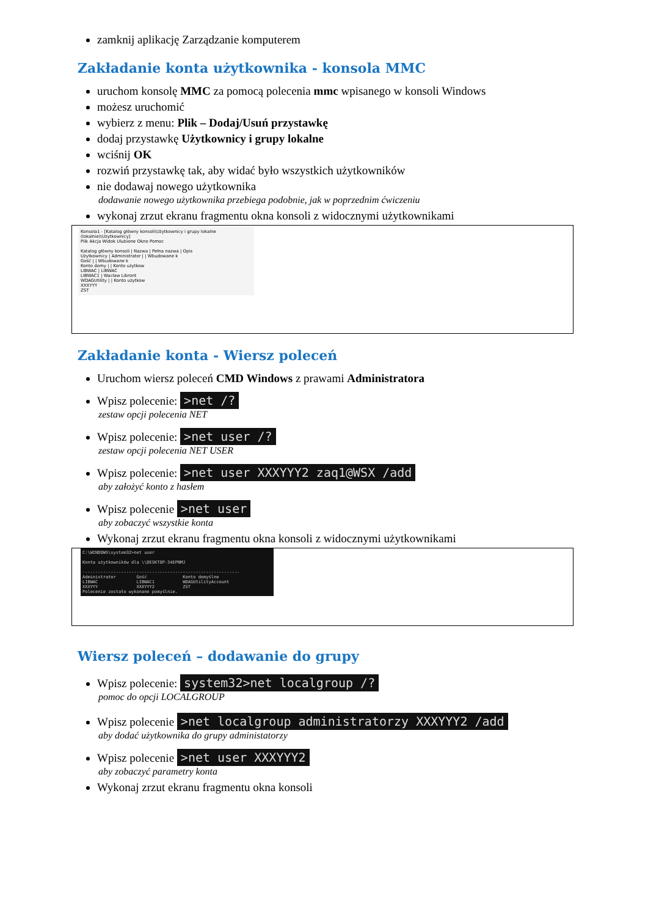zamknij aplikację Zarządzanie komputerem
Zakładanie konta użytkownika - konsola MMC
uruchom konsolę MMC za pomocą polecenia mmc wpisanego w konsoli Windows
możesz uruchomić
wybierz z menu: Plik – Dodaj/Usuń przystawkę
dodaj przystawkę Użytkownicy i grupy lokalne
wciśnij OK
rozwiń przystawkę tak, aby widać było wszystkich użytkowników
nie dodawaj nowego użytkownika
dodawanie nowego użytkownika przebiega podobnie, jak w poprzednim ćwiczeniu
wykonaj zrzut ekranu fragmentu okna konsoli z widocznymi użytkownikami
Konsola1 - [Katalog główny konsoli\Użytkownicy i grupy lokalne (lokalnie)\Użytkownicy]
Plik Akcja Widok Ulubione Okno Pomoc
Katalog główny konsoli | Nazwa | Pełna nazwa | Opis
Użytkownicy | Administrator | | Wbudowane k
Gość | | Wbudowane k
Konto domy | | Konto użytkow
LIBWAC | LIBWAC
LIBWAC1 | Wacław Libront
WDAGUtility | | Konto użytkow
XXXYYY
ZST
Zakładanie konta - Wiersz poleceń
Uruchom wiersz poleceń CMD Windows z prawami Administratora
Wpisz polecenie: >net /?
zestaw opcji polecenia NET
Wpisz polecenie: >net user /?
zestaw opcji polecenia NET USER
Wpisz polecenie: >net user XXXYYY2 zaq1@WSX /add
aby założyć konto z hasłem
Wpisz polecenie >net user
aby zobaczyć wszystkie konta
Wykonaj zrzut ekranu fragmentu okna konsoli z widocznymi użytkownikami
C:\WINDOWS\system32>net user Konta użytkowników dla \\DESKTOP-34EPNMJ ------------------------------------------------------------- Administrator Gość Konto domyślne LIBWAC LIBWAC1 WDAGUtilityAccount XXXYYY XXXYYY2 ZST Polecenie zostało wykonane pomyślnie.
Wiersz poleceń – dodawanie do grupy
Wpisz polecenie: system32>net localgroup /?
pomoc do opcji LOCALGROUP
Wpisz polecenie >net localgroup administratorzy XXXYYY2 /add
aby dodać użytkownika do grupy administatorzy
Wpisz polecenie >net user XXXYYY2
aby zobaczyć parametry konta
Wykonaj zrzut ekranu fragmentu okna konsoli